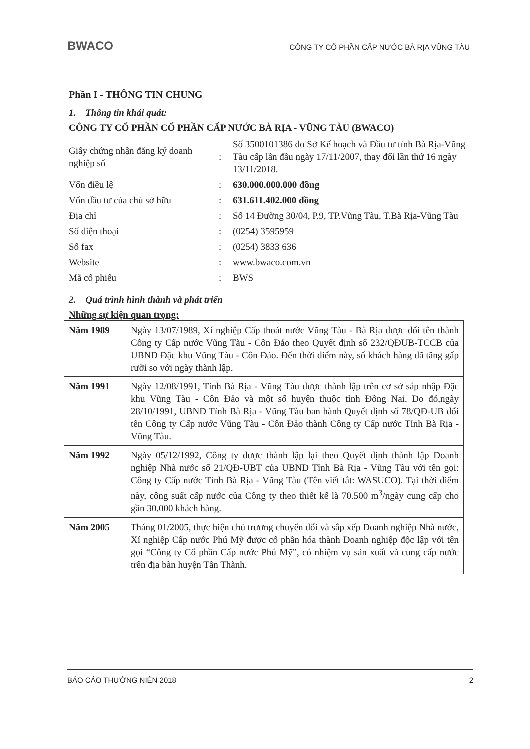BWACO CÔNG TY CỔ PHẦN CẤP NƯỚC BÀ RỊA VŨNG TÀU
Phần I - THÔNG TIN CHUNG
1. Thông tin khái quát:
CÔNG TY CỔ PHẦN CỔ PHẦN CẤP NƯỚC BÀ RỊA - VŨNG TÀU (BWACO)
| Giấy chứng nhận đăng ký doanh nghiệp số | : | Số 3500101386 do Sở Kế hoạch và Đầu tư tỉnh Bà Rịa-Vũng Tàu cấp lần đầu ngày 17/11/2007, thay đổi lần thứ 16 ngày 13/11/2018. |
| Vốn điều lệ | : | 630.000.000.000 đồng |
| Vốn đầu tư của chủ sở hữu | : | 631.611.402.000 đồng |
| Địa chỉ | : | Số 14 Đường 30/04, P.9, TP.Vũng Tàu, T.Bà Rịa-Vũng Tàu |
| Số điện thoại | : | (0254) 3595959 |
| Số fax | : | (0254) 3833 636 |
| Website | : | www.bwaco.com.vn |
| Mã cổ phiếu | : | BWS |
2. Quá trình hình thành và phát triển
Những sự kiện quan trọng:
| Năm 1989 | Ngày 13/07/1989, Xí nghiệp Cấp thoát nước Vũng Tàu - Bà Rịa được đổi tên thành Công ty Cấp nước Vũng Tàu - Côn Đảo theo Quyết định số 232/QĐUB-TCCB của UBND Đặc khu Vũng Tàu - Côn Đảo. Đến thời điểm này, số khách hàng đã tăng gấp rưỡi so với ngày thành lập. |
| Năm 1991 | Ngày 12/08/1991, Tỉnh Bà Rịa - Vũng Tàu được thành lập trên cơ sở sáp nhập Đặc khu Vũng Tàu - Côn Đảo và một số huyện thuộc tỉnh Đồng Nai. Do đó,ngày 28/10/1991, UBND Tỉnh Bà Rịa - Vũng Tàu ban hành Quyết định số 78/QĐ-UB đổi tên Công ty Cấp nước Vũng Tàu - Côn Đảo thành Công ty Cấp nước Tỉnh Bà Rịa - Vũng Tàu. |
| Năm 1992 | Ngày 05/12/1992, Công ty được thành lập lại theo Quyết định thành lập Doanh nghiệp Nhà nước số 21/QĐ-UBT của UBND Tỉnh Bà Rịa - Vũng Tàu với tên gọi: Công ty Cấp nước Tỉnh Bà Rịa - Vũng Tàu (Tên viết tắt: WASUCO). Tại thời điểm này, công suất cấp nước của Công ty theo thiết kế là 70.500 m<sup>3</sup>/ngày cung cấp cho gần 30.000 khách hàng. |
| Năm 2005 | Tháng 01/2005, thực hiện chủ trương chuyển đổi và sắp xếp Doanh nghiệp Nhà nước, Xí nghiệp Cấp nước Phú Mỹ được cổ phần hóa thành Doanh nghiệp độc lập với tên gọi “Công ty Cổ phần Cấp nước Phú Mỹ”, có nhiệm vụ sản xuất và cung cấp nước trên địa bàn huyện Tân Thành. |
BÁO CÁO THƯỜNG NIÊN 2018 2